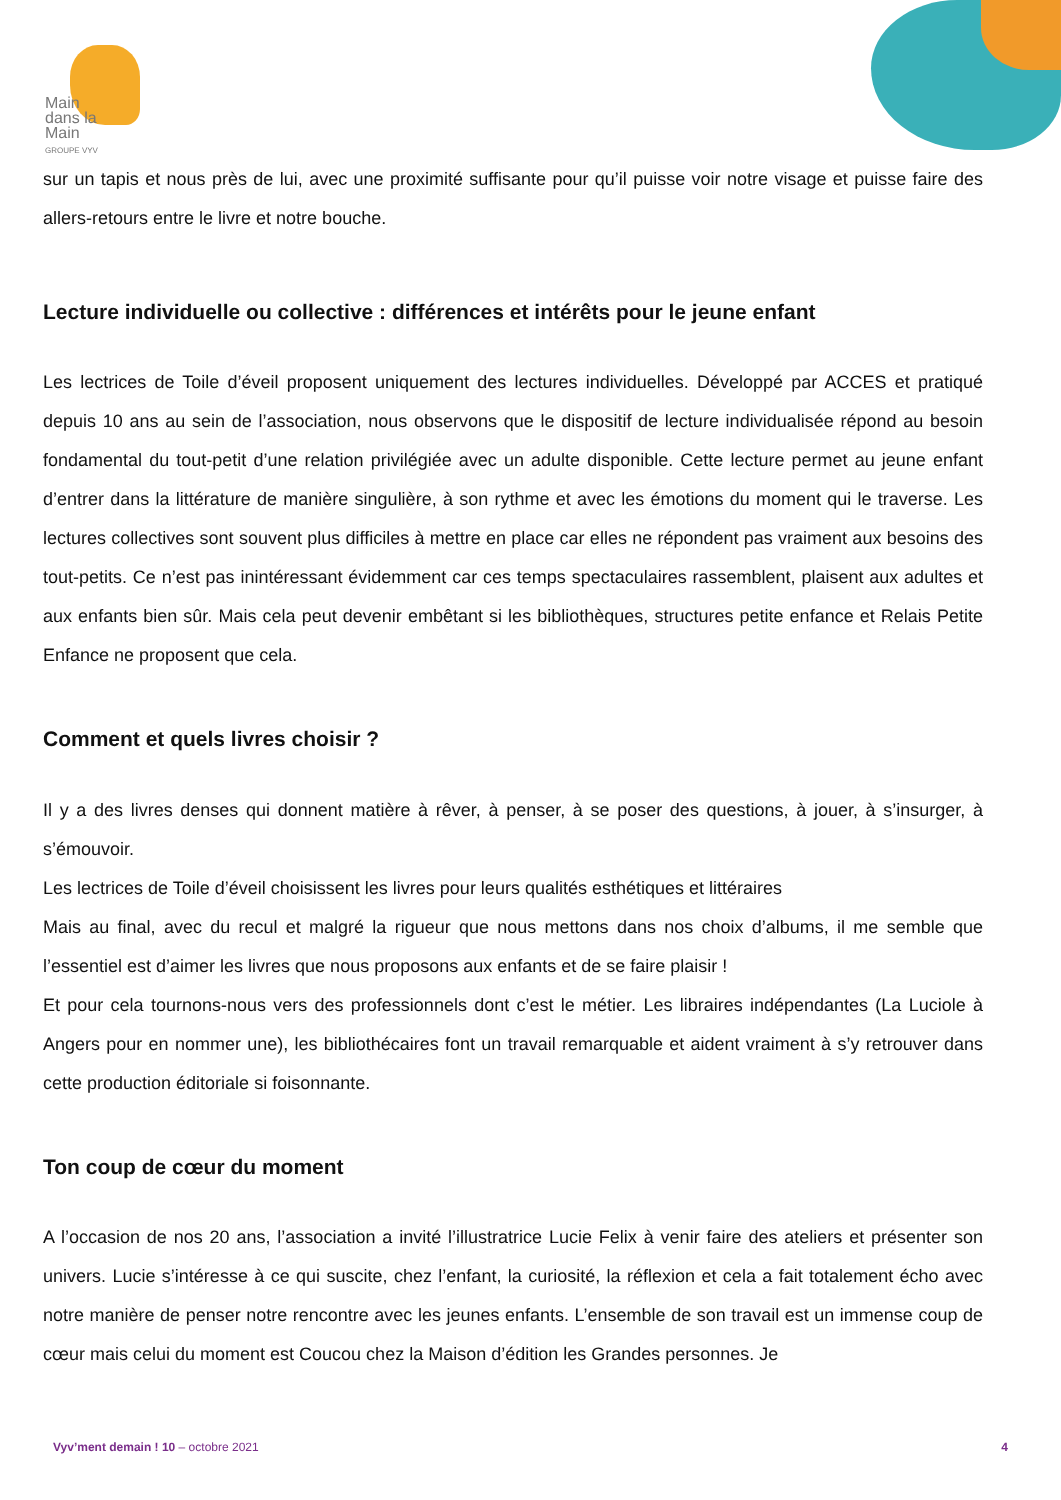Main
dans la
Main
GROUPE VYV
sur un tapis et nous près de lui, avec une proximité suffisante pour qu’il puisse voir notre visage et puisse faire des allers-retours entre le livre et notre bouche.
Lecture individuelle ou collective : différences et intérêts pour le jeune enfant
Les lectrices de Toile d’éveil proposent uniquement des lectures individuelles. Développé par ACCES et pratiqué depuis 10 ans au sein de l’association, nous observons que le dispositif de lecture individualisée répond au besoin fondamental du tout-petit d’une relation privilégiée avec un adulte disponible. Cette lecture permet au jeune enfant d’entrer dans la littérature de manière singulière, à son rythme et avec les émotions du moment qui le traverse. Les lectures collectives sont souvent plus difficiles à mettre en place car elles ne répondent pas vraiment aux besoins des tout-petits. Ce n’est pas inintéressant évidemment car ces temps spectaculaires rassemblent, plaisent aux adultes et aux enfants bien sûr. Mais cela peut devenir embêtant si les bibliothèques, structures petite enfance et Relais Petite Enfance ne proposent que cela.
Comment et quels livres choisir ?
Il y a des livres denses qui donnent matière à rêver, à penser, à se poser des questions, à jouer, à s’insurger, à s’émouvoir.
Les lectrices de Toile d’éveil choisissent les livres pour leurs qualités esthétiques et littéraires
Mais au final, avec du recul et malgré la rigueur que nous mettons dans nos choix d’albums, il me semble que l’essentiel est d’aimer les livres que nous proposons aux enfants et de se faire plaisir !
Et pour cela tournons-nous vers des professionnels dont c’est le métier. Les libraires indépendantes (La Luciole à Angers pour en nommer une), les bibliothécaires font un travail remarquable et aident vraiment à s’y retrouver dans cette production éditoriale si foisonnante.
Ton coup de cœur du moment
A l’occasion de nos 20 ans, l’association a invité l’illustratrice Lucie Felix à venir faire des ateliers et présenter son univers. Lucie s’intéresse à ce qui suscite, chez l’enfant, la curiosité, la réflexion et cela a fait totalement écho avec notre manière de penser notre rencontre avec les jeunes enfants. L’ensemble de son travail est un immense coup de cœur mais celui du moment est Coucou chez la Maison d’édition les Grandes personnes. Je
Vyv’ment demain ! 10 – octobre 2021 4